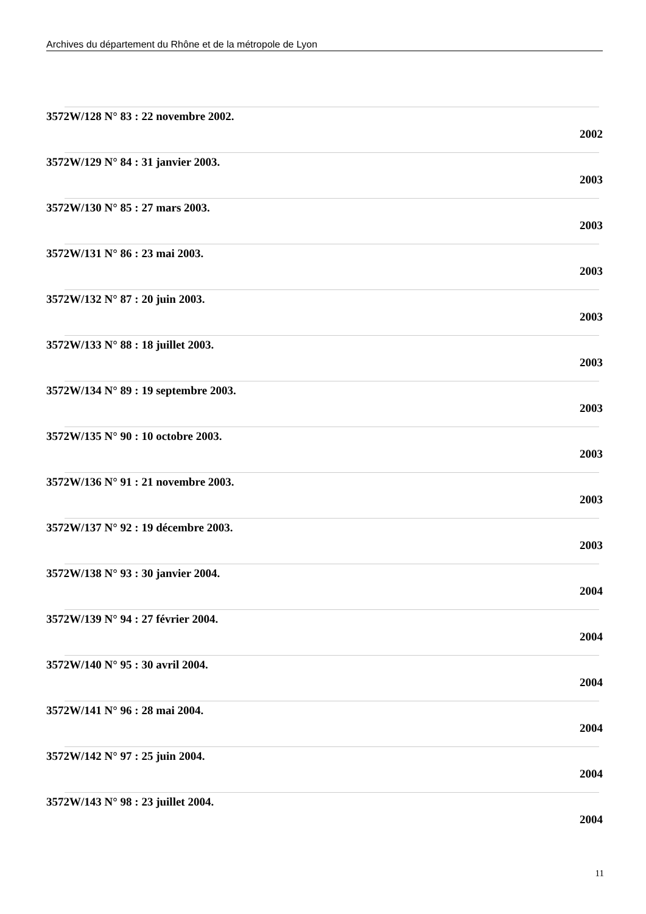Archives du département du Rhône et de la métropole de Lyon
3572W/128 N° 83 : 22 novembre 2002.
2002
3572W/129 N° 84 : 31 janvier 2003.
2003
3572W/130 N° 85 : 27 mars 2003.
2003
3572W/131 N° 86 : 23 mai 2003.
2003
3572W/132 N° 87 : 20 juin 2003.
2003
3572W/133 N° 88 : 18 juillet 2003.
2003
3572W/134 N° 89 : 19 septembre 2003.
2003
3572W/135 N° 90 : 10 octobre 2003.
2003
3572W/136 N° 91 : 21 novembre 2003.
2003
3572W/137 N° 92 : 19 décembre 2003.
2003
3572W/138 N° 93 : 30 janvier 2004.
2004
3572W/139 N° 94 : 27 février 2004.
2004
3572W/140 N° 95 : 30 avril 2004.
2004
3572W/141 N° 96 : 28 mai 2004.
2004
3572W/142 N° 97 : 25 juin 2004.
2004
3572W/143 N° 98 : 23 juillet 2004.
2004
11